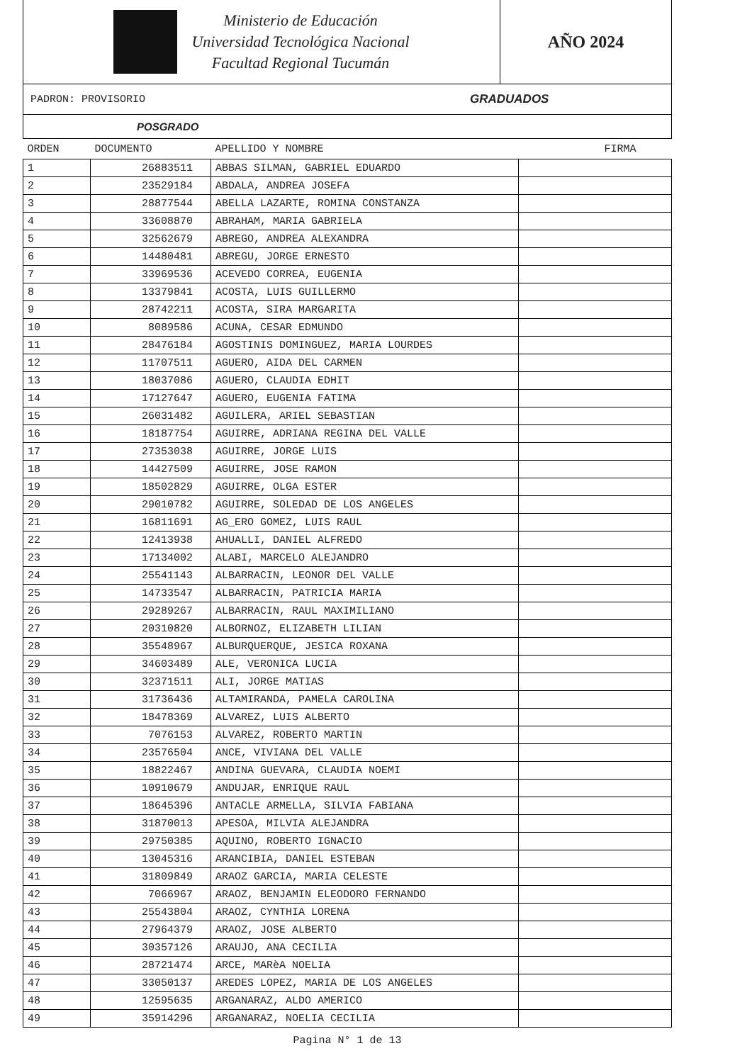Ministerio de Educación
Universidad Tecnológica Nacional
Facultad Regional Tucumán
AÑO 2024
PADRON: PROVISORIO GRADUADOS
POSGRADO
| ORDEN | DOCUMENTO | APELLIDO Y NOMBRE | FIRMA |
| --- | --- | --- | --- |
| 1 | 26883511 | ABBAS SILMAN, GABRIEL EDUARDO | |
| 2 | 23529184 | ABDALA, ANDREA JOSEFA | |
| 3 | 28877544 | ABELLA LAZARTE, ROMINA CONSTANZA | |
| 4 | 33608870 | ABRAHAM, MARIA GABRIELA | |
| 5 | 32562679 | ABREGO, ANDREA ALEXANDRA | |
| 6 | 14480481 | ABREGU, JORGE ERNESTO | |
| 7 | 33969536 | ACEVEDO CORREA, EUGENIA | |
| 8 | 13379841 | ACOSTA, LUIS GUILLERMO | |
| 9 | 28742211 | ACOSTA, SIRA MARGARITA | |
| 10 | 8089586 | ACUNA, CESAR EDMUNDO | |
| 11 | 28476184 | AGOSTINIS DOMINGUEZ, MARIA LOURDES | |
| 12 | 11707511 | AGUERO, AIDA DEL CARMEN | |
| 13 | 18037086 | AGUERO, CLAUDIA EDHIT | |
| 14 | 17127647 | AGUERO, EUGENIA FATIMA | |
| 15 | 26031482 | AGUILERA, ARIEL SEBASTIAN | |
| 16 | 18187754 | AGUIRRE, ADRIANA REGINA DEL VALLE | |
| 17 | 27353038 | AGUIRRE, JORGE LUIS | |
| 18 | 14427509 | AGUIRRE, JOSE RAMON | |
| 19 | 18502829 | AGUIRRE, OLGA ESTER | |
| 20 | 29010782 | AGUIRRE, SOLEDAD DE LOS ANGELES | |
| 21 | 16811691 | AG_ERO GOMEZ, LUIS RAUL | |
| 22 | 12413938 | AHUALLI, DANIEL ALFREDO | |
| 23 | 17134002 | ALABI, MARCELO ALEJANDRO | |
| 24 | 25541143 | ALBARRACIN, LEONOR DEL VALLE | |
| 25 | 14733547 | ALBARRACIN, PATRICIA MARIA | |
| 26 | 29289267 | ALBARRACIN, RAUL MAXIMILIANO | |
| 27 | 20310820 | ALBORNOZ, ELIZABETH LILIAN | |
| 28 | 35548967 | ALBURQUERQUE, JESICA ROXANA | |
| 29 | 34603489 | ALE, VERONICA LUCIA | |
| 30 | 32371511 | ALI, JORGE MATIAS | |
| 31 | 31736436 | ALTAMIRANDA, PAMELA CAROLINA | |
| 32 | 18478369 | ALVAREZ, LUIS ALBERTO | |
| 33 | 7076153 | ALVAREZ, ROBERTO MARTIN | |
| 34 | 23576504 | ANCE, VIVIANA DEL VALLE | |
| 35 | 18822467 | ANDINA GUEVARA, CLAUDIA NOEMI | |
| 36 | 10910679 | ANDUJAR, ENRIQUE RAUL | |
| 37 | 18645396 | ANTACLE ARMELLA, SILVIA FABIANA | |
| 38 | 31870013 | APESOA, MILVIA ALEJANDRA | |
| 39 | 29750385 | AQUINO, ROBERTO IGNACIO | |
| 40 | 13045316 | ARANCIBIA, DANIEL ESTEBAN | |
| 41 | 31809849 | ARAOZ GARCIA, MARIA CELESTE | |
| 42 | 7066967 | ARAOZ, BENJAMIN ELEODORO FERNANDO | |
| 43 | 25543804 | ARAOZ, CYNTHIA LORENA | |
| 44 | 27964379 | ARAOZ, JOSE ALBERTO | |
| 45 | 30357126 | ARAUJO, ANA CECILIA | |
| 46 | 28721474 | ARCE, MARèA NOELIA | |
| 47 | 33050137 | AREDES LOPEZ, MARIA DE LOS ANGELES | |
| 48 | 12595635 | ARGANARAZ, ALDO AMERICO | |
| 49 | 35914296 | ARGANARAZ, NOELIA CECILIA | |
Pagina N° 1 de 13